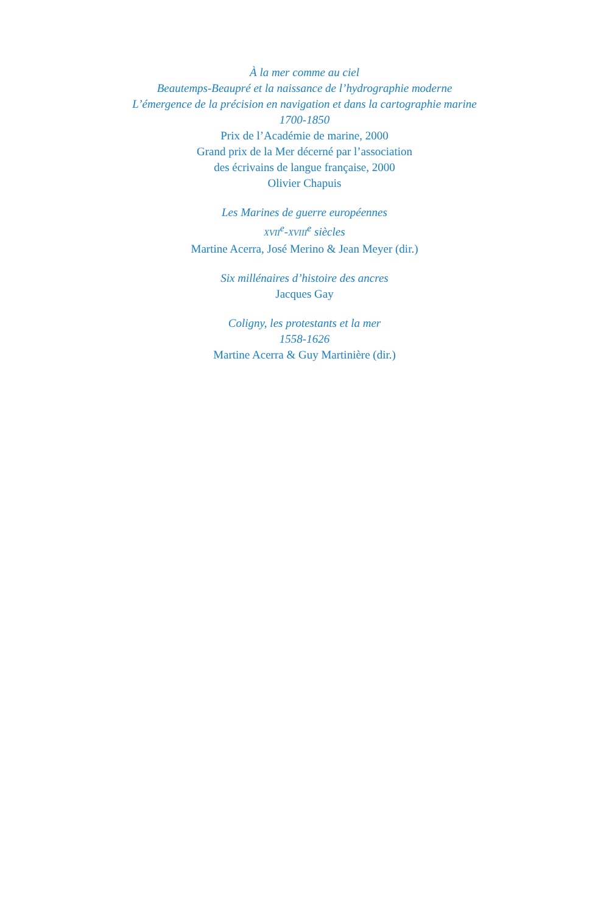À la mer comme au ciel
Beautemps-Beaupré et la naissance de l’hydrographie moderne
L’émergence de la précision en navigation et dans la cartographie marine
1700-1850
Prix de l’Académie de marine, 2000
Grand prix de la Mer décerné par l’association
des écrivains de langue française, 2000
Olivier Chapuis
Les Marines de guerre européennes
XVII<sup>e</sup>-XVIII<sup>e</sup> siècles
Martine Acerra, José Merino & Jean Meyer (dir.)
Six millénaires d’histoire des ancres
Jacques Gay
Coligny, les protestants et la mer
1558-1626
Martine Acerra & Guy Martinière (dir.)